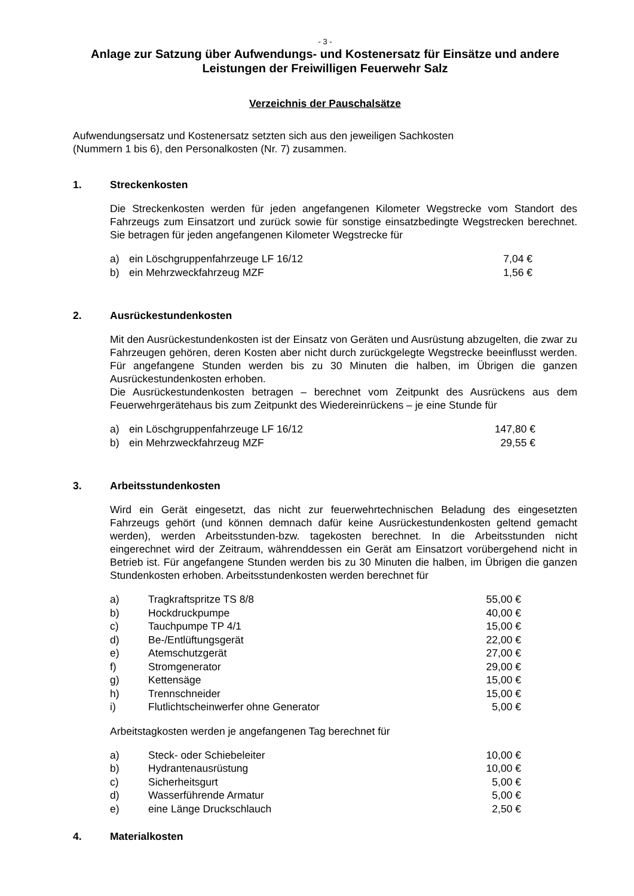- 3 -
Anlage zur Satzung über Aufwendungs- und Kostenersatz für Einsätze und andere Leistungen der Freiwilligen Feuerwehr Salz
Verzeichnis der Pauschalsätze
Aufwendungsersatz und Kostenersatz setzten sich aus den jeweiligen Sachkosten
(Nummern 1 bis 6), den Personalkosten (Nr. 7) zusammen.
1. Streckenkosten
Die Streckenkosten werden für jeden angefangenen Kilometer Wegstrecke vom Standort des Fahrzeugs zum Einsatzort und zurück sowie für sonstige einsatzbedingte Wegstrecken berechnet. Sie betragen für jeden angefangenen Kilometer Wegstrecke für
| a) | ein Löschgruppenfahrzeuge LF 16/12 | 7,04 € |
| b) | ein Mehrzweckfahrzeug MZF | 1,56 € |
2. Ausrückestundenkosten
Mit den Ausrückestundenkosten ist der Einsatz von Geräten und Ausrüstung abzugelten, die zwar zu Fahrzeugen gehören, deren Kosten aber nicht durch zurückgelegte Wegstrecke beeinflusst werden. Für angefangene Stunden werden bis zu 30 Minuten die halben, im Übrigen die ganzen Ausrückestundenkosten erhoben.
Die Ausrückestundenkosten betragen – berechnet vom Zeitpunkt des Ausrückens aus dem Feuerwehrgerätehaus bis zum Zeitpunkt des Wiedereinrückens – je eine Stunde für
| a) | ein Löschgruppenfahrzeuge LF 16/12 | 147,80 € |
| b) | ein Mehrzweckfahrzeug MZF | 29,55 € |
3. Arbeitsstundenkosten
Wird ein Gerät eingesetzt, das nicht zur feuerwehrtechnischen Beladung des eingesetzten Fahrzeugs gehört (und können demnach dafür keine Ausrückestundenkosten geltend gemacht werden), werden Arbeitsstunden-bzw. tagekosten berechnet. In die Arbeitsstunden nicht eingerechnet wird der Zeitraum, währenddessen ein Gerät am Einsatzort vorübergehend nicht in Betrieb ist. Für angefangene Stunden werden bis zu 30 Minuten die halben, im Übrigen die ganzen Stundenkosten erhoben. Arbeitsstundenkosten werden berechnet für
| a) | Tragkraftspritze TS 8/8 | 55,00 € |
| b) | Hockdruckpumpe | 40,00 € |
| c) | Tauchpumpe TP 4/1 | 15,00 € |
| d) | Be-/Entlüftungsgerät | 22,00 € |
| e) | Atemschutzgerät | 27,00 € |
| f) | Stromgenerator | 29,00 € |
| g) | Kettensäge | 15,00 € |
| h) | Trennschneider | 15,00 € |
| i) | Flutlichtscheinwerfer ohne Generator | 5,00 € |
Arbeitstagkosten werden je angefangenen Tag berechnet für
| a) | Steck- oder Schiebeleiter | 10,00 € |
| b) | Hydrantenausrüstung | 10,00 € |
| c) | Sicherheitsgurt | 5,00 € |
| d) | Wasserführende Armatur | 5,00 € |
| e) | eine Länge Druckschlauch | 2,50 € |
4. Materialkosten